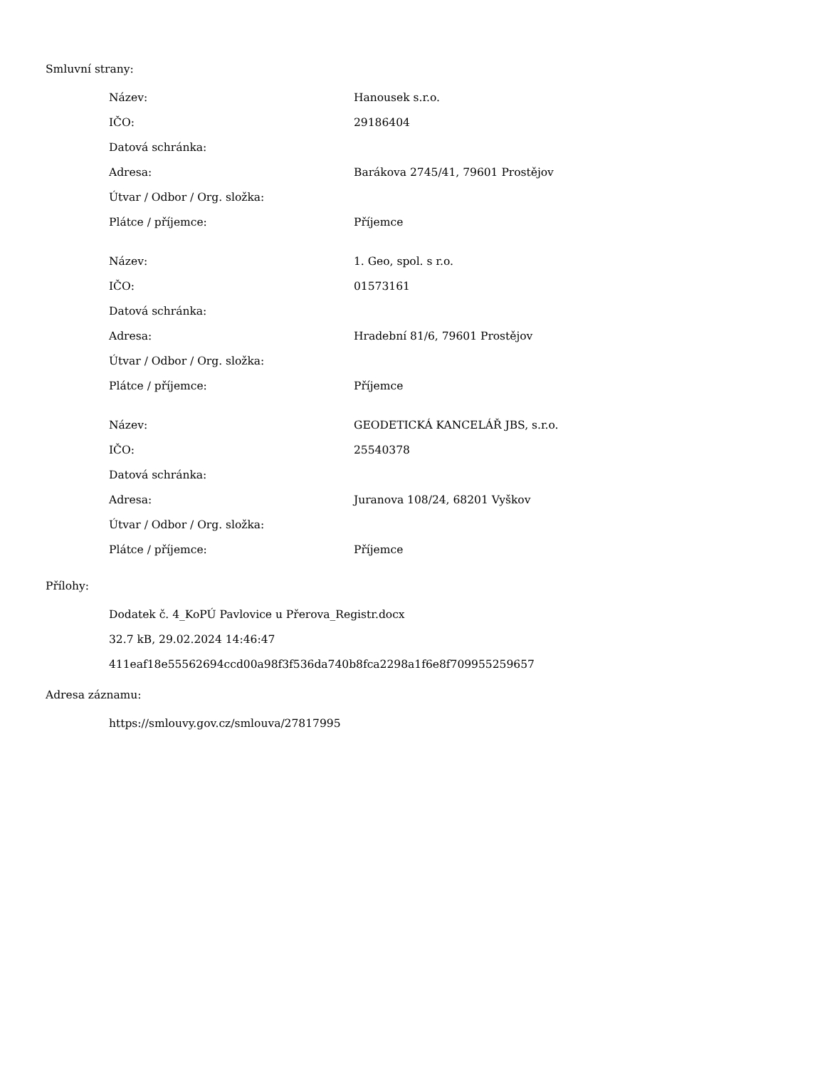Smluvní strany:
| Název: | Hanousek s.r.o. |
| IČO: | 29186404 |
| Datová schránka: | |
| Adresa: | Barákova 2745/41, 79601 Prostějov |
| Útvar / Odbor / Org. složka: | |
| Plátce / příjemce: | Příjemce |
| Název: | 1. Geo, spol. s r.o. |
| IČO: | 01573161 |
| Datová schránka: | |
| Adresa: | Hradební 81/6, 79601 Prostějov |
| Útvar / Odbor / Org. složka: | |
| Plátce / příjemce: | Příjemce |
| Název: | GEODETICKÁ KANCELÁŘ JBS, s.r.o. |
| IČO: | 25540378 |
| Datová schránka: | |
| Adresa: | Juranova 108/24, 68201 Vyškov |
| Útvar / Odbor / Org. složka: | |
| Plátce / příjemce: | Příjemce |
Přílohy:
Dodatek č. 4_KoPÚ Pavlovice u Přerova_Registr.docx
32.7 kB, 29.02.2024 14:46:47
411eaf18e55562694ccd00a98f3f536da740b8fca2298a1f6e8f709955259657
Adresa záznamu:
https://smlouvy.gov.cz/smlouva/27817995